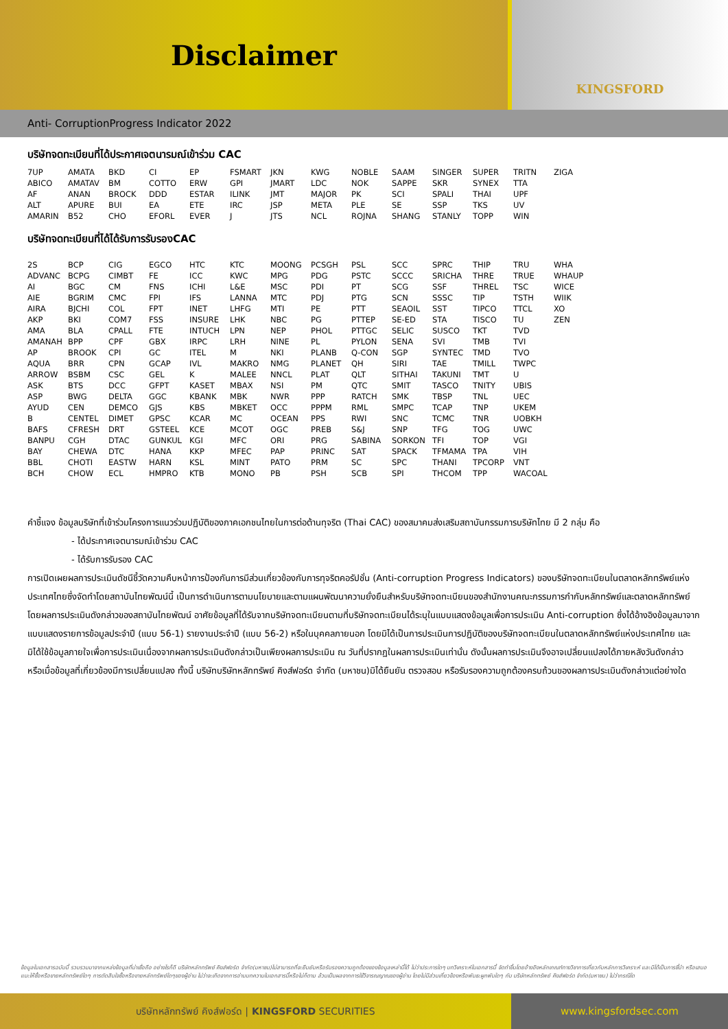Disclaimer
KINGSFORD
Anti- CorruptionProgress Indicator 2022
บริษัทจดทะเบียนที่ได้ประกาศเจตนารมณ์เข้าร่วม CAC
| 7UP | AMATA | BKD | CI | EP | FSMART | JKN | KWG | NOBLE | SAAM | SINGER | SUPER | TRITN | ZIGA |
| ABICO | AMATAV | BM | COTTO | ERW | GPI | JMART | LDC | NOK | SAPPE | SKR | SYNEX | TTA | |
| AF | ANAN | BROCK | DDD | ESTAR | ILINK | JMT | MAJOR | PK | SCI | SPALI | THAI | UPF | |
| ALT | APURE | BUI | EA | ETE | IRC | JSP | META | PLE | SE | SSP | TKS | UV | |
| AMARIN | B52 | CHO | EFORL | EVER | J | JTS | NCL | ROJNA | SHANG | STANLY | TOPP | WIN | |
บริษัทจดทะเบียนที่ได้ได้รับการรับรองCAC
| 2S | BCP | CIG | EGCO | HTC | KTC | MOONG | PCSGH | PSL | SCC | SPRC | THIP | TRU | WHA |
| ADVANC | BCPG | CIMBT | FE | ICC | KWC | MPG | PDG | PSTC | SCCC | SRICHA | THRE | TRUE | WHAUP |
| AI | BGC | CM | FNS | ICHI | L&E | MSC | PDI | PT | SCG | SSF | THREL | TSC | WICE |
| AIE | BGRIM | CMC | FPI | IFS | LANNA | MTC | PDJ | PTG | SCN | SSSC | TIP | TSTH | WIIK |
| AIRA | BJCHI | COL | FPT | INET | LHFG | MTI | PE | PTT | SEAOIL | SST | TIPCO | TTCL | XO |
| AKP | BKI | COM7 | FSS | INSURE | LHK | NBC | PG | PTTEP | SE-ED | STA | TISCO | TU | ZEN |
| AMA | BLA | CPALL | FTE | INTUCH | LPN | NEP | PHOL | PTTGC | SELIC | SUSCO | TKT | TVD | |
| AMANAH | BPP | CPF | GBX | IRPC | LRH | NINE | PL | PYLON | SENA | SVI | TMB | TVI | |
| AP | BROOK | CPI | GC | ITEL | M | NKI | PLANB | Q-CON | SGP | SYNTEC | TMD | TVO | |
| AQUA | BRR | CPN | GCAP | IVL | MAKRO | NMG | PLANET | QH | SIRI | TAE | TMILL | TWPC | |
| ARROW | BSBM | CSC | GEL | K | MALEE | NNCL | PLAT | QLT | SITHAI | TAKUNI | TMT | U | |
| ASK | BTS | DCC | GFPT | KASET | MBAX | NSI | PM | QTC | SMIT | TASCO | TNITY | UBIS | |
| ASP | BWG | DELTA | GGC | KBANK | MBK | NWR | PPP | RATCH | SMK | TBSP | TNL | UEC | |
| AYUD | CEN | DEMCO | GJS | KBS | MBKET | OCC | PPPM | RML | SMPC | TCAP | TNP | UKEM | |
| B | CENTEL | DIMET | GPSC | KCAR | MC | OCEAN | PPS | RWI | SNC | TCMC | TNR | UOBKH | |
| BAFS | CFRESH | DRT | GSTEEL | KCE | MCOT | OGC | PREB | S&J | SNP | TFG | TOG | UWC | |
| BANPU | CGH | DTAC | GUNKUL | KGI | MFC | ORI | PRG | SABINA | SORKON | TFI | TOP | VGI | |
| BAY | CHEWA | DTC | HANA | KKP | MFEC | PAP | PRINC | SAT | SPACK | TFMAMA | TPA | VIH | |
| BBL | CHOTI | EASTW | HARN | KSL | MINT | PATO | PRM | SC | SPC | THANI | TPCORP | VNT | |
| BCH | CHOW | ECL | HMPRO | KTB | MONO | PB | PSH | SCB | SPI | THCOM | TPP | WACOAL | |
คำชี้แจง ข้อมูลบริษัทที่เข้าร่วมโครงการแนวร่วมปฏิบัติของภาคเอกชนไทยในการต่อต้านทุจริต (Thai CAC) ของสมาคมส่งเสริมสถาบันกรรมการบริษัทไทย มี 2 กลุ่ม คือ
- ได้ประกาศเจตนารมณ์เข้าร่วม CAC
- ได้รับการรับรอง CAC
การเปิดเผยผลการประเมินดัชนีชี้วัดความคืบหน้าการป้องกันการมีส่วนเกี่ยวข้องกับการทุจริตคอรัปชั่น (Anti-corruption Progress Indicators) ของบริษัทจดทะเบียนในตลาดหลักทรัพย์แห่งประเทศไทยซึ่งจัดทำโดยสถาบันไทยพัฒน์นี้ เป็นการดำเนินการตามนโยบายและตามแผนพัฒนาความยั่งยืนสำหรับบริษัทจดทะเบียนของสำนักงานคณะกรรมการกำกับหลักทรัพย์และตลาดหลักทรัพย์ โดยผลการประเมินดังกล่าวของสถาบันไทยพัฒน์ อาศัยข้อมูลที่ได้รับจากบริษัทจดทะเบียนตามที่บริษัทจดทะเบียนได้ระบุในแบบแสดงข้อมูลเพื่อการประเมิน Anti-corruption ซึ่งได้อ้างอิงข้อมูลมาจากแบบแสดงรายการข้อมูลประจำปี (แบบ 56-1) รายงานประจำปี (แบบ 56-2) หรือในบุคคลภายนอก โดยมิได้เป็นการประเมินการปฏิบัติของบริษัทจดทะเบียนในตลาดหลักทรัพย์แห่งประเทศไทย และมิได้ใช้ข้อมูลภายใจเพื่อการประเมินเนื่องจากผลการประเมินดังกล่าวเป็นเพียงผลการประเมิน ณ วันที่ปรากฏในผลการประเมินเท่านั่น ดังนั้นผลการประเมินจึงอาจเปลี่ยนแปลงได้ภายหลังวันดังกล่าว หรือเมื่อข้อมูลที่เกี่ยวข้องมีการเปลี่ยนแปลง ทั้งนี้ บริษัทบริษัทหลักทรัพย์ คิงส์ฟอร์ด จำกัด (มหาชน)มิได้ยืนยัน ตรวจสอบ หรือรับรองความถูกต้องครบถ้วนของผลการประเมินดังกล่าวแต่อย่างใด
ข้อมูลในเอกสารฉบับนี้ รวบรวมมาจากแหล่งข้อมูลที่น่าเชื่อถือ อย่างไรก็ดี บริษัทหลักทรัพย์ คิงส์ฟอร์ด จำกัด(มหาชน)ไม่สามารถที่จะยืนยันหรือรับรองความถูกต้องของข้อมูลเหล่านี้ได้ ไม่ว่าประการใดๆ บทวิเคราะห์ในเอกสารนี้ จัดทำขึ้นโดยอ้างอิงหลักเกณฑ์ทางวิชาการเกี่ยวกับหลักการวิเคราะห์ และมิได้เป็นการชี้นำ หรือเสนอแนะให้ซื้อหรือขายหลักทรัพย์ใดๆ การตัดสินใจซื้อหรือขายหลักทรัพย์ใดๆของผู้อ่าน ไม่ว่าจะเกิดจากการอ่านบทความในเอกสารนี้หรือไม่ก็ตาม ล้วนเป็นผลจากการใช้วิจารณญาณของผู้อ่าน โดยไม่มีส่วนเกี่ยวข้องหรือพันธะผูกพันใดๆ กับ บริษัทหลักทรัพย์ คิงส์ฟอร์ด จำกัด(มหาชน) ไม่ว่ากรณีใด
บริษัทหลักทรัพย์ คิงส์ฟอร์ด | KINGSFORD SECURITIES www.kingsfordsec.com